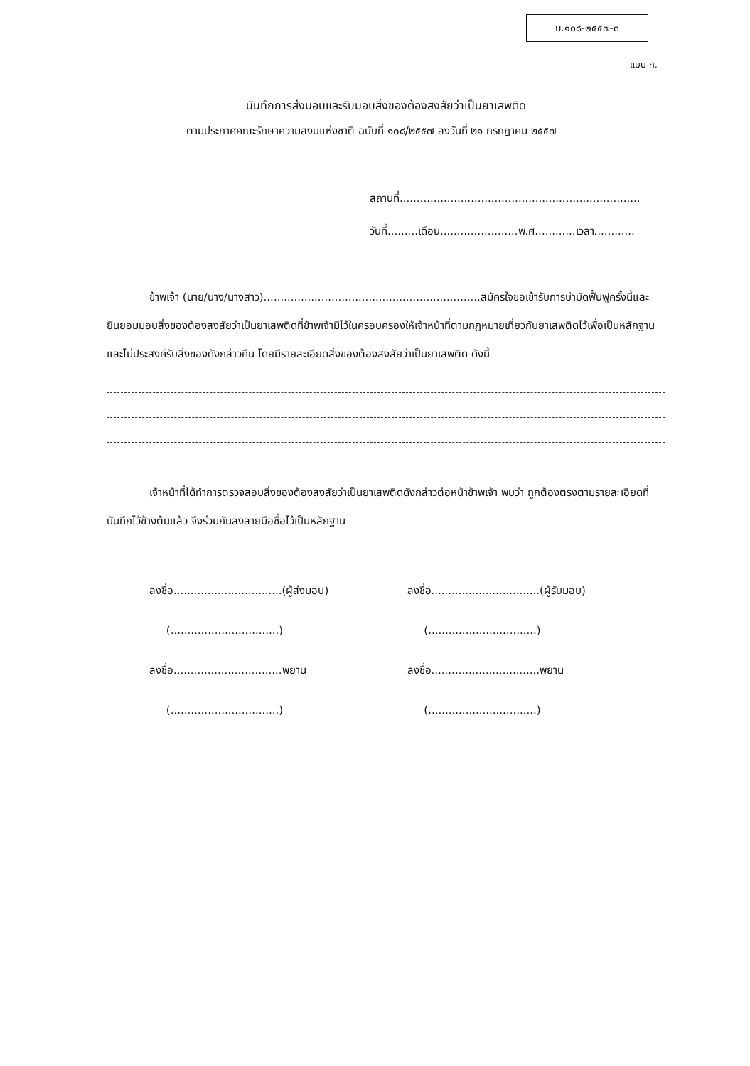บ.๑๐๘-๒๕๕๗-๓
แบบ ก.
บันทึกการส่งมอบและรับมอบสิ่งของต้องสงสัยว่าเป็นยาเสพติด
ตามประกาศคณะรักษาความสงบแห่งชาติ ฉบับที่ ๑๐๘/๒๕๕๗ ลงวันที่ ๒๑ กรกฎาคม ๒๕๕๗
สถานที่.......................................................................
วันที่.........เดือน.......................พ.ศ............เวลา............
ข้าพเจ้า (นาย/นาง/นางสาว)................................................................สมัครใจขอเข้ารับการบำบัดฟื้นฟูครั้งนี้และยินยอมมอบสิ่งของต้องสงสัยว่าเป็นยาเสพติดที่ข้าพเจ้ามีไว้ในครอบครองให้เจ้าหน้าที่ตามกฎหมายเกี่ยวกับยาเสพติดไว้เพื่อเป็นหลักฐานและไม่ประสงค์รับสิ่งของดังกล่าวคืน โดยมีรายละเอียดสิ่งของต้องสงสัยว่าเป็นยาเสพติด ดังนี้
เจ้าหน้าที่ได้ทำการตรวจสอบสิ่งของต้องสงสัยว่าเป็นยาเสพติดดังกล่าวต่อหน้าข้าพเจ้า พบว่า ถูกต้องตรงตามรายละเอียดที่บันทึกไว้ข้างต้นแล้ว จึงร่วมกันลงลายมือชื่อไว้เป็นหลักฐาน
ลงชื่อ................................(ผู้ส่งมอบ)
(................................)
ลงชื่อ................................พยาน
(................................)
ลงชื่อ................................(ผู้รับมอบ)
(................................)
ลงชื่อ................................พยาน
(................................)